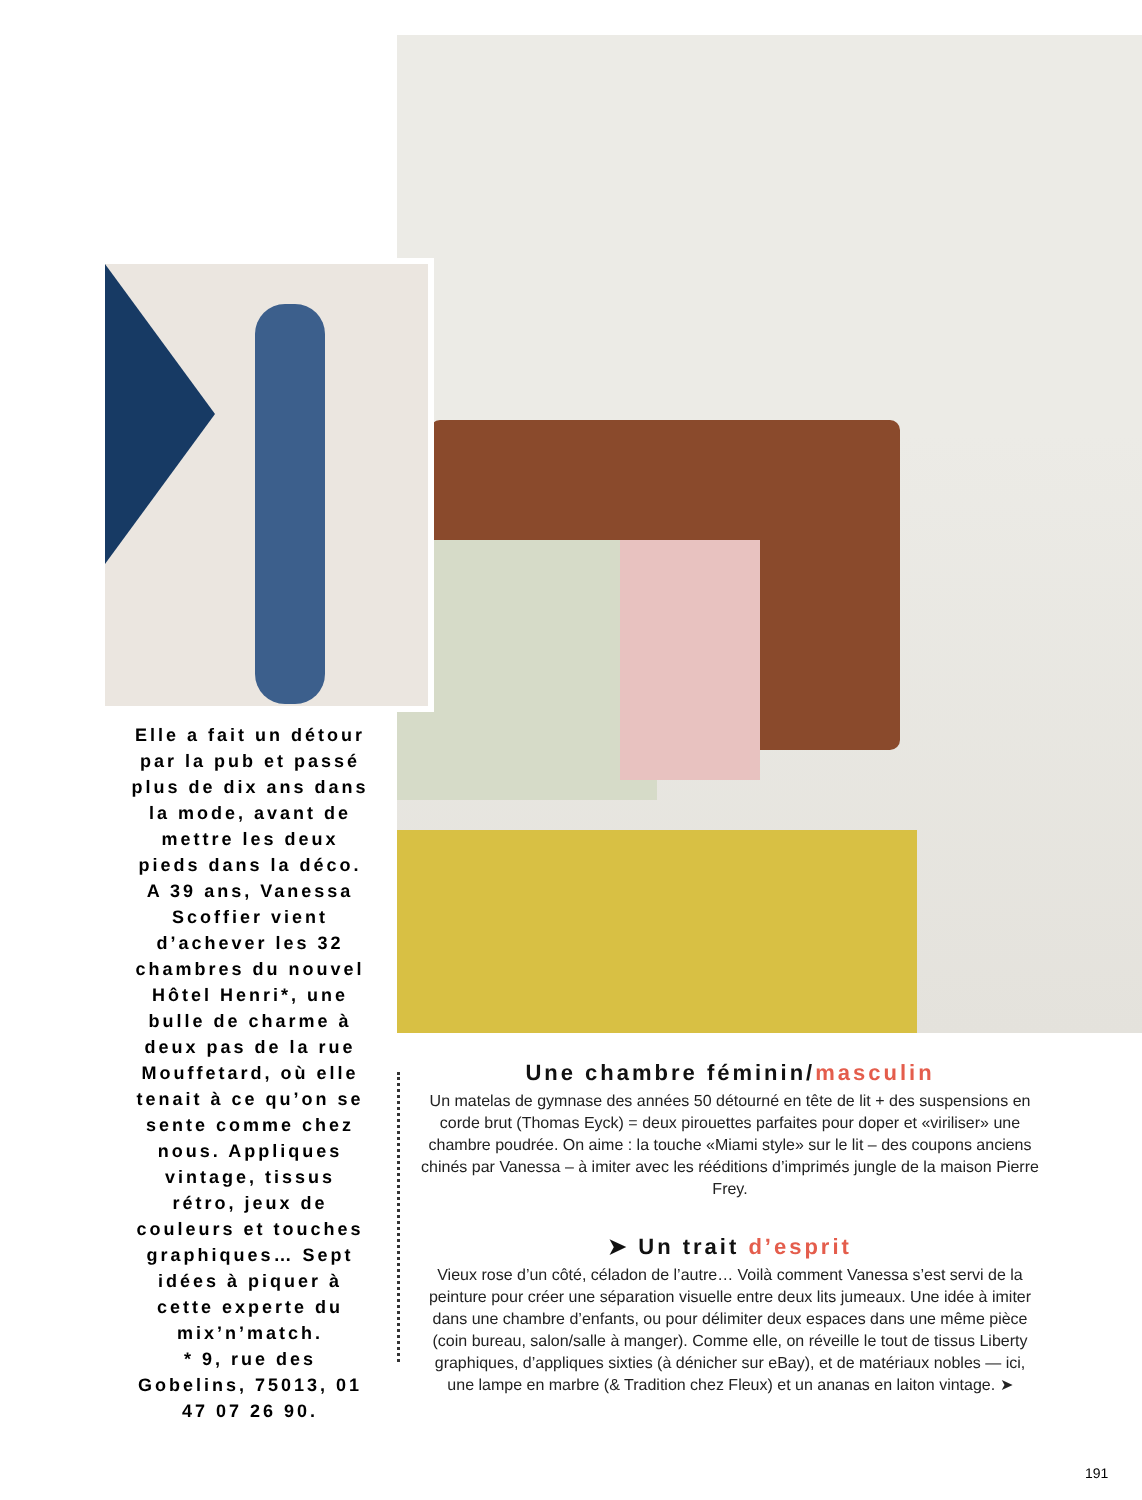Elle a fait un détour par la pub et passé plus de dix ans dans la mode, avant de mettre les deux pieds dans la déco. A 39 ans, Vanessa Scoffier vient d’achever les 32 chambres du nouvel Hôtel Henri*, une bulle de charme à deux pas de la rue Mouffetard, où elle tenait à ce qu’on se sente comme chez nous. Appliques vintage, tissus rétro, jeux de couleurs et touches graphiques… Sept idées à piquer à cette experte du mix’n’match.
* 9, rue des Gobelins, 75013, 01 47 07 26 90.
Une chambre féminin/masculin
Un matelas de gymnase des années 50 détourné en tête de lit + des suspensions en corde brut (Thomas Eyck) = deux pirouettes parfaites pour doper et «viriliser» une chambre poudrée. On aime : la touche «Miami style» sur le lit – des coupons anciens chinés par Vanessa – à imiter avec les rééditions d’imprimés jungle de la maison Pierre Frey.
➤ Un trait d’esprit
Vieux rose d’un côté, céladon de l’autre… Voilà comment Vanessa s’est servi de la peinture pour créer une séparation visuelle entre deux lits jumeaux. Une idée à imiter dans une chambre d’enfants, ou pour délimiter deux espaces dans une même pièce (coin bureau, salon/salle à manger). Comme elle, on réveille le tout de tissus Liberty graphiques, d’appliques sixties (à dénicher sur eBay), et de matériaux nobles — ici, une lampe en marbre (& Tradition chez Fleux) et un ananas en laiton vintage. ➤
191